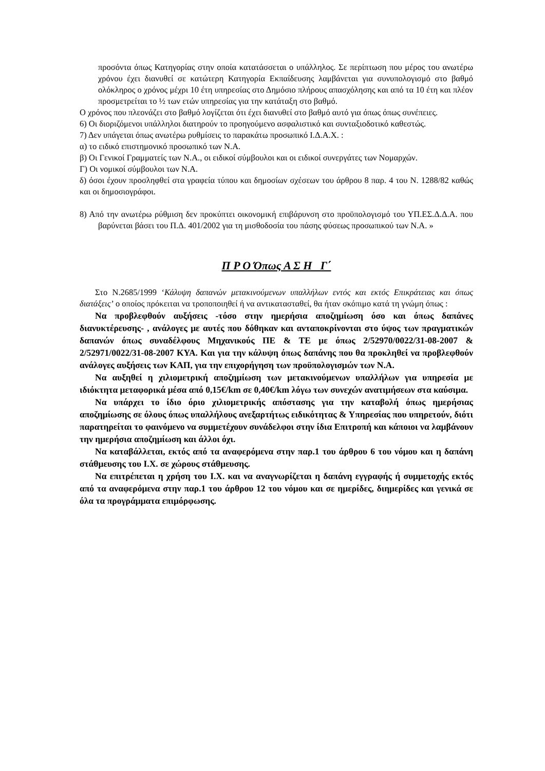προσόντα όπως Κατηγορίας στην οποία κατατάσσεται ο υπάλληλος. Σε περίπτωση που μέρος του ανωτέρω χρόνου έχει διανυθεί σε κατώτερη Κατηγορία Εκπαίδευσης λαμβάνεται για συνυπολογισμό στο βαθμό ολόκληρος ο χρόνος μέχρι 10 έτη υπηρεσίας στο Δημόσιο πλήρους απασχόλησης και από τα 10 έτη και πλέον προσμετρείται το ½ των ετών υπηρεσίας για την κατάταξη στο βαθμό.
Ο χρόνος που πλεονάζει στο βαθμό λογίζεται ότι έχει διανυθεί στο βαθμό αυτό για όπως όπως συνέπειες.
6) Οι διοριζόμενοι υπάλληλοι διατηρούν το προηγούμενο ασφαλιστικό και συνταξιοδοτικό καθεστώς.
7) Δεν υπάγεται όπως ανωτέρω ρυθμίσεις το παρακάτω προσωπικό Ι.Δ.Α.Χ. :
α) το ειδικό επιστημονικό προσωπικό των Ν.Α.
β) Οι Γενικοί Γραμματείς των Ν.Α., οι ειδικοί σύμβουλοι και οι ειδικοί συνεργάτες των Νομαρχών.
Γ) Οι νομικοί σύμβουλοι των Ν.Α.
δ) όσοι έχουν προσληφθεί στα γραφεία τύπου και δημοσίων σχέσεων του άρθρου 8 παρ. 4 του Ν. 1288/82 καθώς και οι δημοσιογράφοι.
8) Από την ανωτέρω ρύθμιση δεν προκύπτει οικονομική επιβάρυνση στο προϋπολογισμό του ΥΠ.ΕΣ.Δ.Δ.Α. που βαρύνεται βάσει του Π.Δ. 401/2002 για τη μισθοδοσία του πάσης φύσεως προσωπικού των Ν.Α. »
Π Ρ Ο Όπως Α Σ Η Γ΄
Στο Ν.2685/1999 ‘Κάλυψη δαπανών μετακινούμενων υπαλλήλων εντός και εκτός Επικράτειας και όπως διατάξεις’ ο οποίος πρόκειται να τροποποιηθεί ή να αντικατασταθεί, θα ήταν σκόπιμο κατά τη γνώμη όπως :
Να προβλεφθούν αυξήσεις -τόσο στην ημερήσια αποζημίωση όσο και όπως δαπάνες διανυκτέρευσης- , ανάλογες με αυτές που δόθηκαν και ανταποκρίνονται στο ύψος των πραγματικών δαπανών όπως συναδέλφους Μηχανικούς ΠΕ & ΤΕ με όπως 2/52970/0022/31-08-2007 & 2/52971/0022/31-08-2007 ΚΥΑ. Και για την κάλυψη όπως δαπάνης που θα προκληθεί να προβλεφθούν ανάλογες αυξήσεις των ΚΑΠ, για την επιχορήγηση των προϋπολογισμών των Ν.Α.
Να αυξηθεί η χιλιομετρική αποζημίωση των μετακινούμενων υπαλλήλων για υπηρεσία με ιδιόκτητα μεταφορικά μέσα από 0,15€/km σε 0,40€/km λόγω των συνεχών ανατιμήσεων στα καύσιμα.
Να υπάρχει το ίδιο όριο χιλιομετρικής απόστασης για την καταβολή όπως ημερήσιας αποζημίωσης σε όλους όπως υπαλλήλους ανεξαρτήτως ειδικότητας & Υπηρεσίας που υπηρετούν, διότι παρατηρείται το φαινόμενο να συμμετέχουν συνάδελφοι στην ίδια Επιτροπή και κάποιοι να λαμβάνουν την ημερήσια αποζημίωση και άλλοι όχι.
Να καταβάλλεται, εκτός από τα αναφερόμενα στην παρ.1 του άρθρου 6 του νόμου και η δαπάνη στάθμευσης του Ι.Χ. σε χώρους στάθμευσης.
Να επιτρέπεται η χρήση του Ι.Χ. και να αναγνωρίζεται η δαπάνη εγγραφής ή συμμετοχής εκτός από τα αναφερόμενα στην παρ.1 του άρθρου 12 του νόμου και σε ημερίδες, διημερίδες και γενικά σε όλα τα προγράμματα επιμόρφωσης.